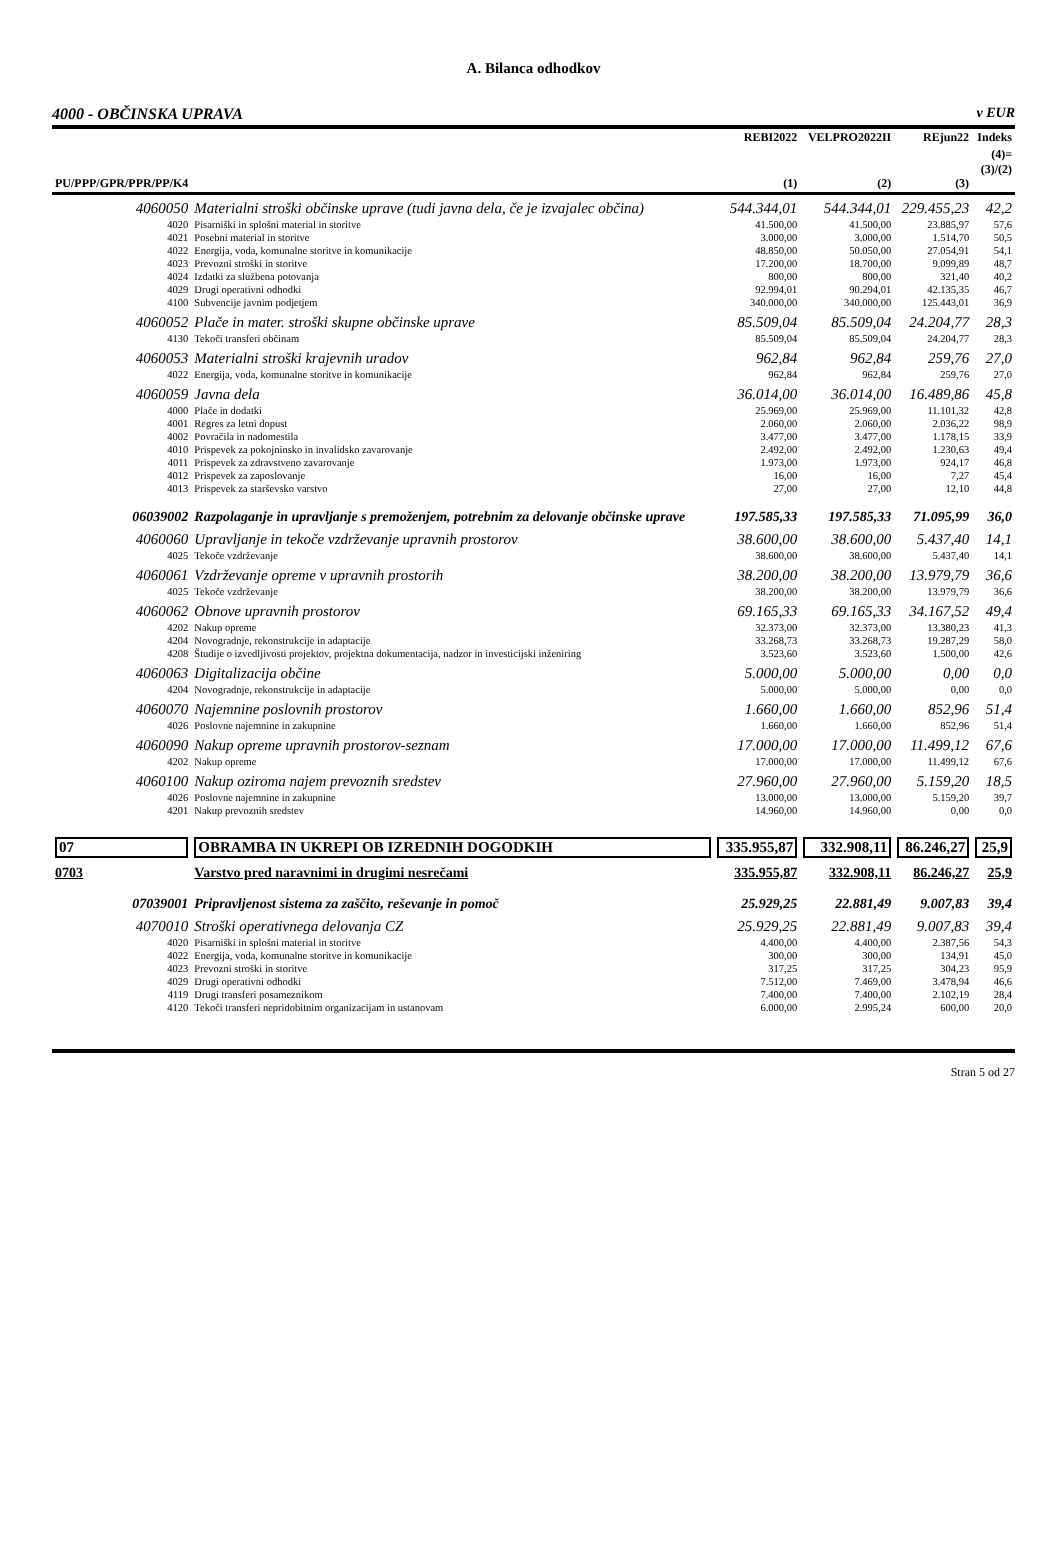A. Bilanca odhodkov
4000 - OBČINSKA UPRAVA v EUR
| | | REBI2022 | VELPRO2022II | REjun22 | Indeks |
| --- | --- | --- | --- | --- | --- |
| PU/PPP/GPR/PPR/PP/K4 | | (1) | (2) | (3) | (4)= (3)/(2) |
| 4060050 | Materialni stroški občinske uprave (tudi javna dela, če je izvajalec občina) | 544.344,01 | 544.344,01 | 229.455,23 | 42,2 |
| 4020 | Pisarniški in splošni material in storitve | 41.500,00 | 41.500,00 | 23.885,97 | 57,6 |
| 4021 | Posebni material in storitve | 3.000,00 | 3.000,00 | 1.514,70 | 50,5 |
| 4022 | Energija, voda, komunalne storitve in komunikacije | 48.850,00 | 50.050,00 | 27.054,91 | 54,1 |
| 4023 | Prevozni stroški in storitve | 17.200,00 | 18.700,00 | 9.099,89 | 48,7 |
| 4024 | Izdatki za službena potovanja | 800,00 | 800,00 | 321,40 | 40,2 |
| 4029 | Drugi operativni odhodki | 92.994,01 | 90.294,01 | 42.135,35 | 46,7 |
| 4100 | Subvencije javnim podjetjem | 340.000,00 | 340.000,00 | 125.443,01 | 36,9 |
| 4060052 | Plače in mater. stroški skupne občinske uprave | 85.509,04 | 85.509,04 | 24.204,77 | 28,3 |
| 4130 | Tekoči transferi občinam | 85.509,04 | 85.509,04 | 24.204,77 | 28,3 |
| 4060053 | Materialni stroški krajevnih uradov | 962,84 | 962,84 | 259,76 | 27,0 |
| 4022 | Energija, voda, komunalne storitve in komunikacije | 962,84 | 962,84 | 259,76 | 27,0 |
| 4060059 | Javna dela | 36.014,00 | 36.014,00 | 16.489,86 | 45,8 |
| 4000 | Plače in dodatki | 25.969,00 | 25.969,00 | 11.101,32 | 42,8 |
| 4001 | Regres za letni dopust | 2.060,00 | 2.060,00 | 2.036,22 | 98,9 |
| 4002 | Povračila in nadomestila | 3.477,00 | 3.477,00 | 1.178,15 | 33,9 |
| 4010 | Prispevek za pokojninsko in invalidsko zavarovanje | 2.492,00 | 2.492,00 | 1.230,63 | 49,4 |
| 4011 | Prispevek za zdravstveno zavarovanje | 1.973,00 | 1.973,00 | 924,17 | 46,8 |
| 4012 | Prispevek za zaposlovanje | 16,00 | 16,00 | 7,27 | 45,4 |
| 4013 | Prispevek za starševsko varstvo | 27,00 | 27,00 | 12,10 | 44,8 |
| 06039002 | Razpolaganje in upravljanje s premoženjem, potrebnim za delovanje občinske uprave | 197.585,33 | 197.585,33 | 71.095,99 | 36,0 |
| 4060060 | Upravljanje in tekoče vzdrževanje upravnih prostorov | 38.600,00 | 38.600,00 | 5.437,40 | 14,1 |
| 4025 | Tekoče vzdrževanje | 38.600,00 | 38.600,00 | 5.437,40 | 14,1 |
| 4060061 | Vzdrževanje opreme v upravnih prostorih | 38.200,00 | 38.200,00 | 13.979,79 | 36,6 |
| 4025 | Tekoče vzdrževanje | 38.200,00 | 38.200,00 | 13.979,79 | 36,6 |
| 4060062 | Obnove upravnih prostorov | 69.165,33 | 69.165,33 | 34.167,52 | 49,4 |
| 4202 | Nakup opreme | 32.373,00 | 32.373,00 | 13.380,23 | 41,3 |
| 4204 | Novogradnje, rekonstrukcije in adaptacije | 33.268,73 | 33.268,73 | 19.287,29 | 58,0 |
| 4208 | Študije o izvedljivosti projektov, projektna dokumentacija, nadzor in investicijski inženiring | 3.523,60 | 3.523,60 | 1.500,00 | 42,6 |
| 4060063 | Digitalizacija občine | 5.000,00 | 5.000,00 | 0,00 | 0,0 |
| 4204 | Novogradnje, rekonstrukcije in adaptacije | 5.000,00 | 5.000,00 | 0,00 | 0,0 |
| 4060070 | Najemnine poslovnih prostorov | 1.660,00 | 1.660,00 | 852,96 | 51,4 |
| 4026 | Poslovne najemnine in zakupnine | 1.660,00 | 1.660,00 | 852,96 | 51,4 |
| 4060090 | Nakup opreme upravnih prostorov-seznam | 17.000,00 | 17.000,00 | 11.499,12 | 67,6 |
| 4202 | Nakup opreme | 17.000,00 | 17.000,00 | 11.499,12 | 67,6 |
| 4060100 | Nakup oziroma najem prevoznih sredstev | 27.960,00 | 27.960,00 | 5.159,20 | 18,5 |
| 4026 | Poslovne najemnine in zakupnine | 13.000,00 | 13.000,00 | 5.159,20 | 39,7 |
| 4201 | Nakup prevoznih sredstev | 14.960,00 | 14.960,00 | 0,00 | 0,0 |
| 07 | OBRAMBA IN UKREPI OB IZREDNIH DOGODKIH | 335.955,87 | 332.908,11 | 86.246,27 | 25,9 |
| 0703 | Varstvo pred naravnimi in drugimi nesrečami | 335.955,87 | 332.908,11 | 86.246,27 | 25,9 |
| 07039001 | Pripravljenost sistema za zaščito, reševanje in pomoč | 25.929,25 | 22.881,49 | 9.007,83 | 39,4 |
| 4070010 | Stroški operativnega delovanja CZ | 25.929,25 | 22.881,49 | 9.007,83 | 39,4 |
| 4020 | Pisarniški in splošni material in storitve | 4.400,00 | 4.400,00 | 2.387,56 | 54,3 |
| 4022 | Energija, voda, komunalne storitve in komunikacije | 300,00 | 300,00 | 134,91 | 45,0 |
| 4023 | Prevozni stroški in storitve | 317,25 | 317,25 | 304,23 | 95,9 |
| 4029 | Drugi operativni odhodki | 7.512,00 | 7.469,00 | 3.478,94 | 46,6 |
| 4119 | Drugi transferi posameznikom | 7.400,00 | 7.400,00 | 2.102,19 | 28,4 |
| 4120 | Tekoči transferi nepridobitnim organizacijam in ustanovam | 6.000,00 | 2.995,24 | 600,00 | 20,0 |
Stran 5 od 27